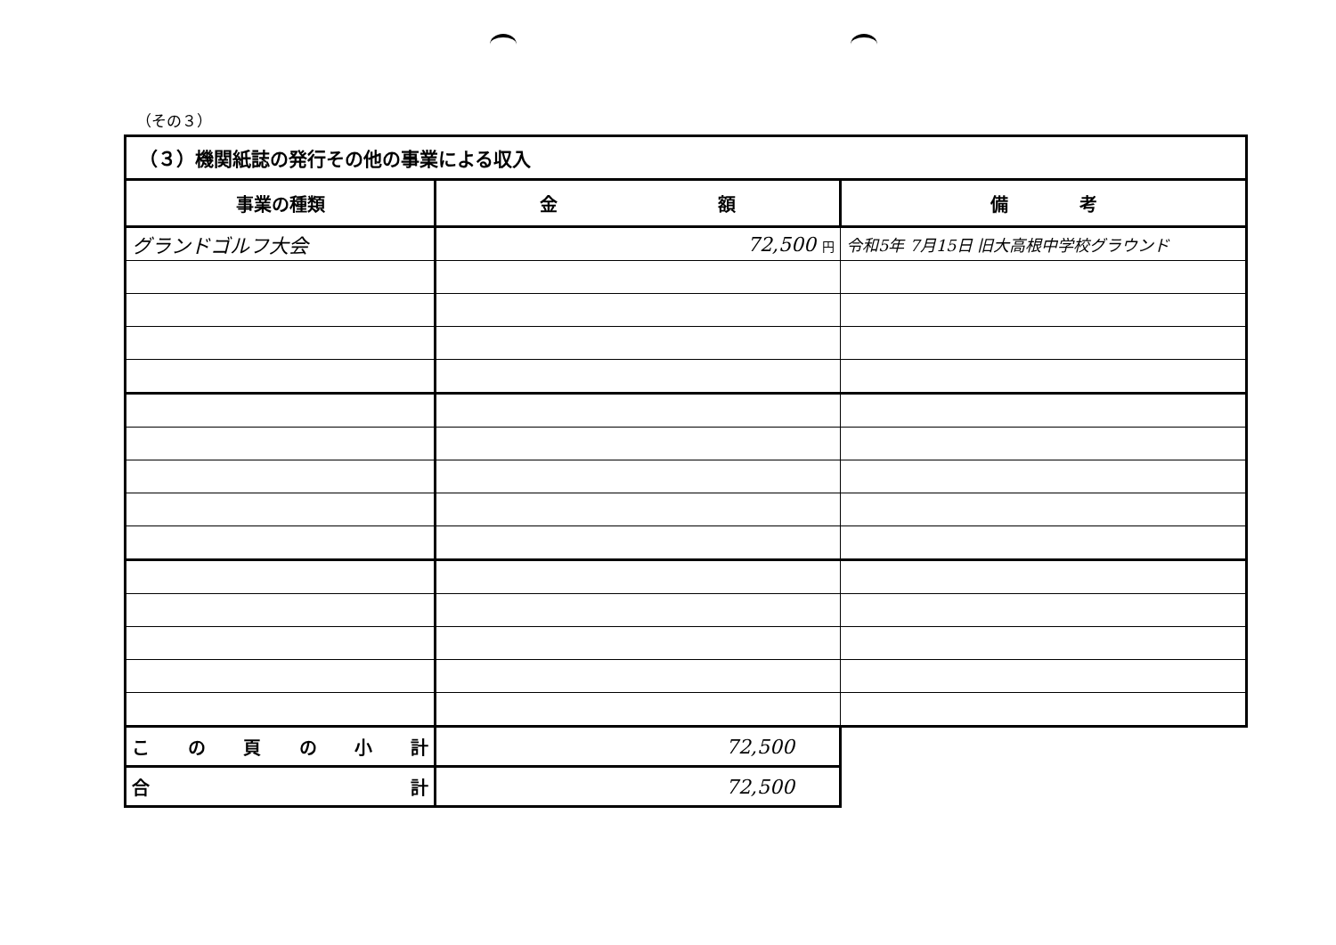（その３）
| （３）機関紙誌の発行その他の事業による収入 | | |
| 事業の種類 | 金 額 | 備 考 |
| グランドゴルフ大会 | 72,500 円 | 令和5年 7月15日 旧大高根中学校グラウンド |
| こ の 頁 の 小 計 | 72,500 | |
| 合 計 | 72,500 | |